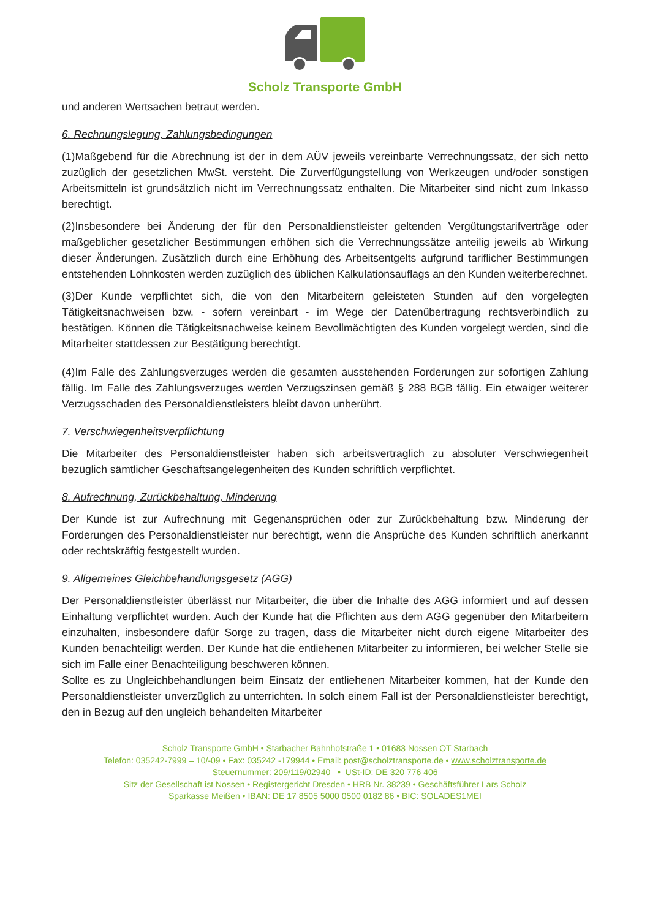Scholz Transporte GmbH
und anderen Wertsachen betraut werden.
6. Rechnungslegung, Zahlungsbedingungen
(1)Maßgebend für die Abrechnung ist der in dem AÜV jeweils vereinbarte Verrechnungssatz, der sich netto zuzüglich der gesetzlichen MwSt. versteht. Die Zurverfügungstellung von Werkzeugen und/oder sonstigen Arbeitsmitteln ist grundsätzlich nicht im Verrechnungssatz enthalten. Die Mitarbeiter sind nicht zum Inkasso berechtigt.
(2)Insbesondere bei Änderung der für den Personaldienstleister geltenden Vergütungstarifverträge oder maßgeblicher gesetzlicher Bestimmungen erhöhen sich die Verrechnungssätze anteilig jeweils ab Wirkung dieser Änderungen. Zusätzlich durch eine Erhöhung des Arbeitsentgelts aufgrund tariflicher Bestimmungen entstehenden Lohnkosten werden zuzüglich des üblichen Kalkulationsauflags an den Kunden weiterberechnet.
(3)Der Kunde verpflichtet sich, die von den Mitarbeitern geleisteten Stunden auf den vorgelegten Tätigkeitsnachweisen bzw. - sofern vereinbart - im Wege der Datenübertragung rechtsverbindlich zu bestätigen. Können die Tätigkeitsnachweise keinem Bevollmächtigten des Kunden vorgelegt werden, sind die Mitarbeiter stattdessen zur Bestätigung berechtigt.
(4)Im Falle des Zahlungsverzuges werden die gesamten ausstehenden Forderungen zur sofortigen Zahlung fällig. Im Falle des Zahlungsverzuges werden Verzugszinsen gemäß § 288 BGB fällig. Ein etwaiger weiterer Verzugsschaden des Personaldienstleisters bleibt davon unberührt.
7. Verschwiegenheitsverpflichtung
Die Mitarbeiter des Personaldienstleister haben sich arbeitsvertraglich zu absoluter Verschwiegenheit bezüglich sämtlicher Geschäftsangelegenheiten des Kunden schriftlich verpflichtet.
8. Aufrechnung, Zurückbehaltung, Minderung
Der Kunde ist zur Aufrechnung mit Gegenansprüchen oder zur Zurückbehaltung bzw. Minderung der Forderungen des Personaldienstleister nur berechtigt, wenn die Ansprüche des Kunden schriftlich anerkannt oder rechtskräftig festgestellt wurden.
9. Allgemeines Gleichbehandlungsgesetz (AGG)
Der Personaldienstleister überlässt nur Mitarbeiter, die über die Inhalte des AGG informiert und auf dessen Einhaltung verpflichtet wurden. Auch der Kunde hat die Pflichten aus dem AGG gegenüber den Mitarbeitern einzuhalten, insbesondere dafür Sorge zu tragen, dass die Mitarbeiter nicht durch eigene Mitarbeiter des Kunden benachteiligt werden. Der Kunde hat die entliehenen Mitarbeiter zu informieren, bei welcher Stelle sie sich im Falle einer Benachteiligung beschweren können.
Sollte es zu Ungleichbehandlungen beim Einsatz der entliehenen Mitarbeiter kommen, hat der Kunde den Personaldienstleister unverzüglich zu unterrichten. In solch einem Fall ist der Personaldienstleister berechtigt, den in Bezug auf den ungleich behandelten Mitarbeiter
Scholz Transporte GmbH • Starbacher Bahnhofstraße 1 • 01683 Nossen OT Starbach
Telefon: 035242-7999 – 10/-09 • Fax: 035242 -179944 • Email: post@scholztransporte.de • www.scholztransporte.de
Steuernummer: 209/119/02940 • USt-ID: DE 320 776 406
Sitz der Gesellschaft ist Nossen • Registergericht Dresden • HRB Nr. 38239 • Geschäftsführer Lars Scholz
Sparkasse Meißen • IBAN: DE 17 8505 5000 0500 0182 86 • BIC: SOLADES1MEI